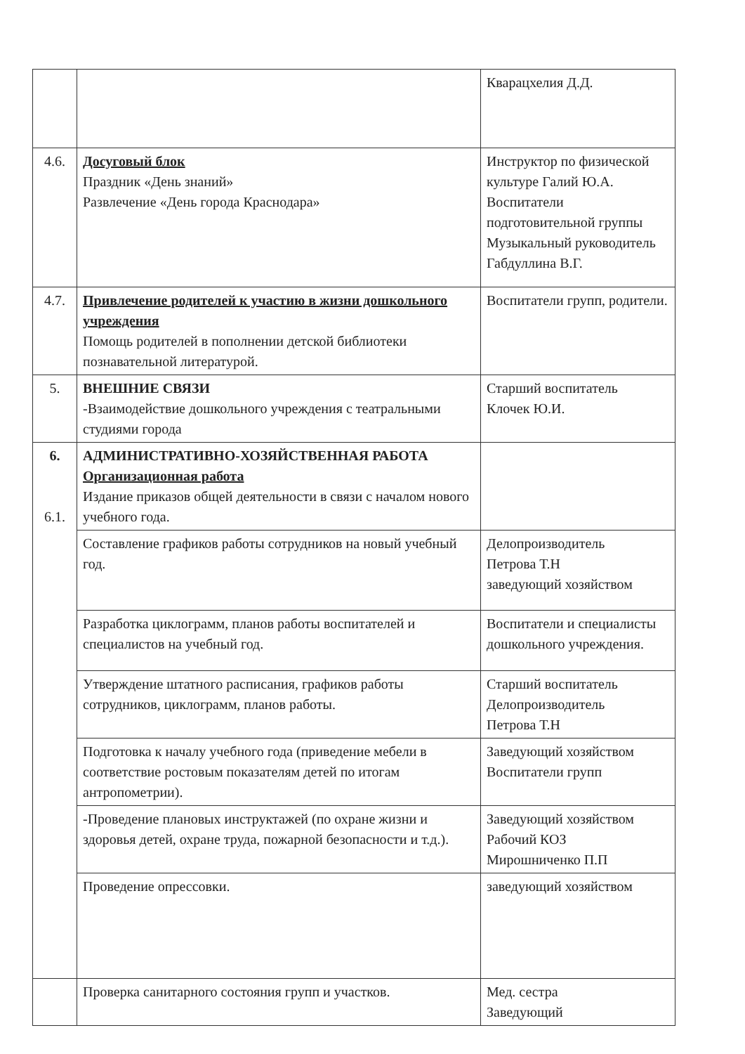| | | Кварацхелия Д.Д. |
| 4.6. | Досуговый блок Праздник «День знаний» Развлечение «День города Краснодара» | Инструктор по физической культуре Галий Ю.А. Воспитатели подготовительной группы Музыкальный руководитель Габдуллина В.Г. |
| 4.7. | Привлечение родителей к участию в жизни дошкольного учреждения Помощь родителей в пополнении детской библиотеки познавательной литературой. | Воспитатели групп, родители. |
| 5. | ВНЕШНИЕ СВЯЗИ -Взаимодействие дошкольного учреждения с театральными студиями города | Старший воспитатель Клочек Ю.И. |
| 6. 6.1. | АДМИНИСТРАТИВНО-ХОЗЯЙСТВЕННАЯ РАБОТА Организационная работа Издание приказов общей деятельности в связи с началом нового учебного года. | |
| | Составление графиков работы сотрудников на новый учебный год. | Делопроизводитель Петрова Т.Н заведующий хозяйством |
| | Разработка циклограмм, планов работы воспитателей и специалистов на учебный год. | Воспитатели и специалисты дошкольного учреждения. |
| | Утверждение штатного расписания, графиков работы сотрудников, циклограмм, планов работы. | Старший воспитатель Делопроизводитель Петрова Т.Н |
| | Подготовка к началу учебного года (приведение мебели в соответствие ростовым показателям детей по итогам антропометрии). | Заведующий хозяйством Воспитатели групп |
| | -Проведение плановых инструктажей (по охране жизни и здоровья детей, охране труда, пожарной безопасности и т.д.). | Заведующий хозяйством Рабочий КОЗ Мирошниченко П.П |
| | Проведение опрессовки. | заведующий хозяйством |
| | Проверка санитарного состояния групп и участков. | Мед. сестра Заведующий |